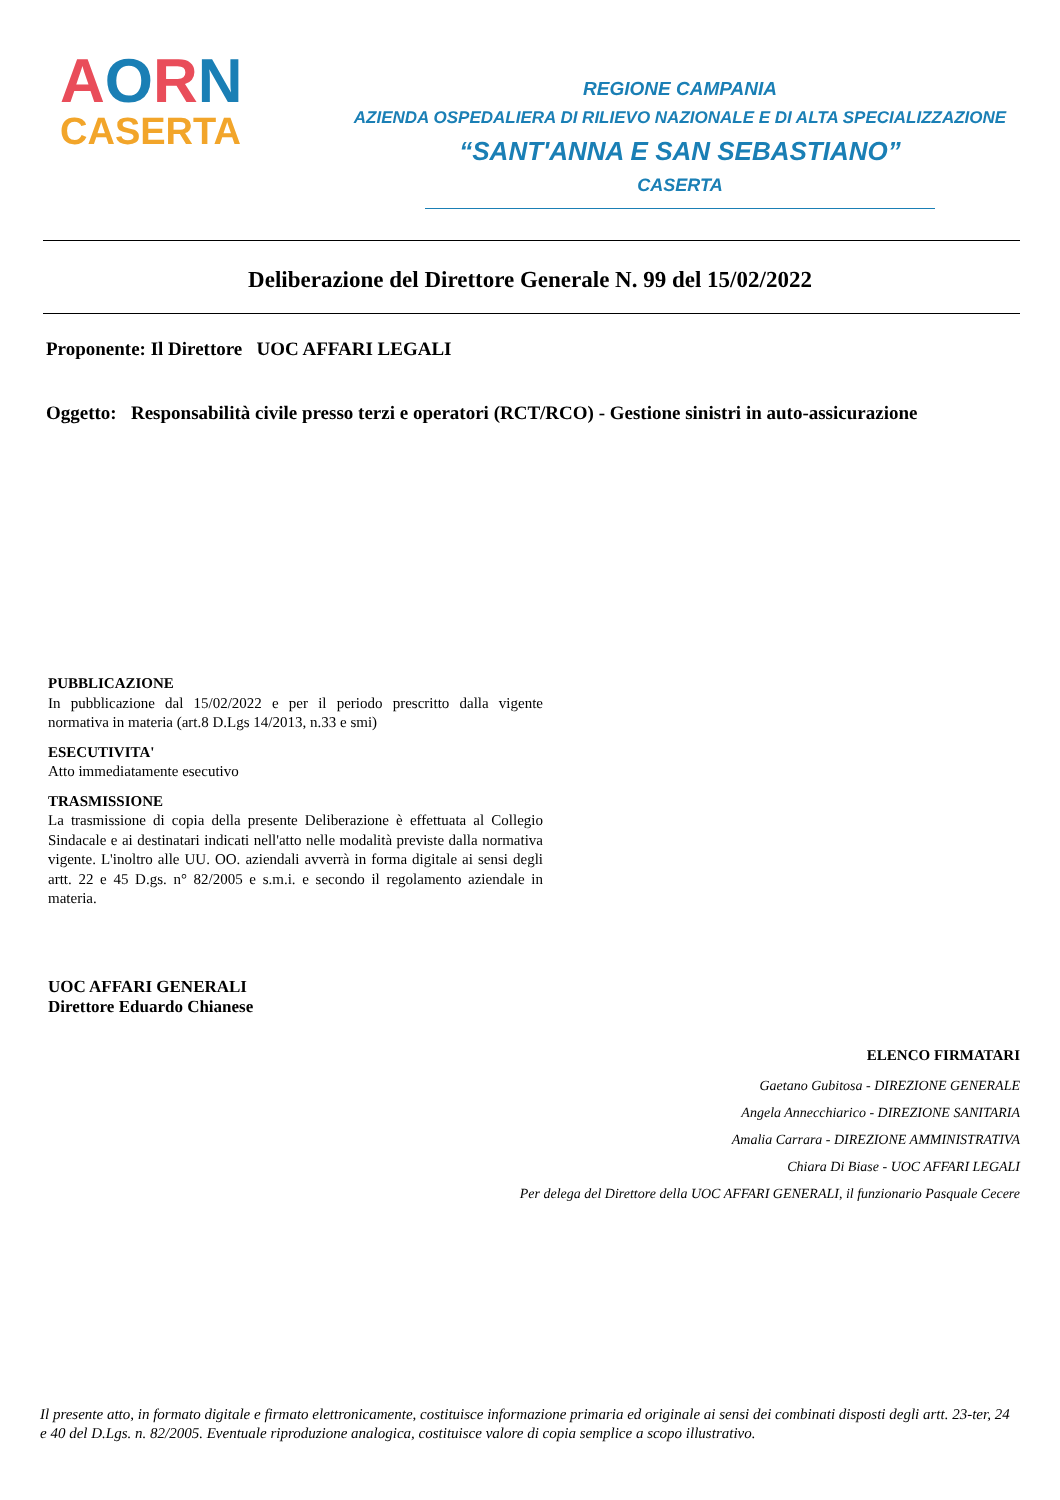AORN
CASERTA
REGIONE CAMPANIA
AZIENDA OSPEDALIERA DI RILIEVO NAZIONALE E DI ALTA SPECIALIZZAZIONE
“SANT'ANNA E SAN SEBASTIANO”
CASERTA
Deliberazione del Direttore Generale N. 99 del 15/02/2022
Proponente: Il Direttore UOC AFFARI LEGALI
Oggetto: Responsabilità civile presso terzi e operatori (RCT/RCO) - Gestione sinistri in auto-assicurazione
PUBBLICAZIONE
In pubblicazione dal 15/02/2022 e per il periodo prescritto dalla vigente normativa in materia (art.8 D.Lgs 14/2013, n.33 e smi)
ESECUTIVITA'
Atto immediatamente esecutivo
TRASMISSIONE
La trasmissione di copia della presente Deliberazione è effettuata al Collegio Sindacale e ai destinatari indicati nell'atto nelle modalità previste dalla normativa vigente. L'inoltro alle UU. OO. aziendali avverrà in forma digitale ai sensi degli artt. 22 e 45 D.gs. n° 82/2005 e s.m.i. e secondo il regolamento aziendale in materia.
UOC AFFARI GENERALI
Direttore Eduardo Chianese
ELENCO FIRMATARI
Gaetano Gubitosa - DIREZIONE GENERALE
Angela Annecchiarico - DIREZIONE SANITARIA
Amalia Carrara - DIREZIONE AMMINISTRATIVA
Chiara Di Biase - UOC AFFARI LEGALI
Per delega del Direttore della UOC AFFARI GENERALI, il funzionario Pasquale Cecere
Il presente atto, in formato digitale e firmato elettronicamente, costituisce informazione primaria ed originale ai sensi dei combinati disposti degli artt. 23-ter, 24 e 40 del D.Lgs. n. 82/2005. Eventuale riproduzione analogica, costituisce valore di copia semplice a scopo illustrativo.